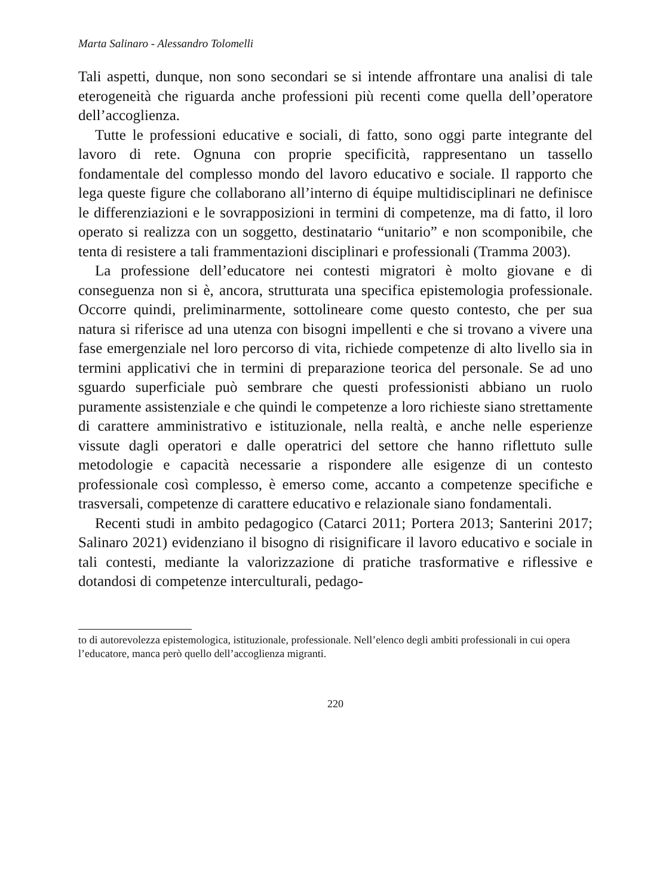Marta Salinaro - Alessandro Tolomelli
Tali aspetti, dunque, non sono secondari se si intende affrontare una analisi di tale eterogeneità che riguarda anche professioni più recenti come quella dell’operatore dell’accoglienza.
Tutte le professioni educative e sociali, di fatto, sono oggi parte integrante del lavoro di rete. Ognuna con proprie specificità, rappresentano un tassello fondamentale del complesso mondo del lavoro educativo e sociale. Il rapporto che lega queste figure che collaborano all’interno di équipe multidisciplinari ne definisce le differenziazioni e le sovrapposizioni in termini di competenze, ma di fatto, il loro operato si realizza con un soggetto, destinatario “unitario” e non scomponibile, che tenta di resistere a tali frammentazioni disciplinari e professionali (Tramma 2003).
La professione dell’educatore nei contesti migratori è molto giovane e di conseguenza non si è, ancora, strutturata una specifica epistemologia professionale. Occorre quindi, preliminarmente, sottolineare come questo contesto, che per sua natura si riferisce ad una utenza con bisogni impellenti e che si trovano a vivere una fase emergenziale nel loro percorso di vita, richiede competenze di alto livello sia in termini applicativi che in termini di preparazione teorica del personale. Se ad uno sguardo superficiale può sembrare che questi professionisti abbiano un ruolo puramente assistenziale e che quindi le competenze a loro richieste siano strettamente di carattere amministrativo e istituzionale, nella realtà, e anche nelle esperienze vissute dagli operatori e dalle operatrici del settore che hanno riflettuto sulle metodologie e capacità necessarie a rispondere alle esigenze di un contesto professionale così complesso, è emerso come, accanto a competenze specifiche e trasversali, competenze di carattere educativo e relazionale siano fondamentali.
Recenti studi in ambito pedagogico (Catarci 2011; Portera 2013; Santerini 2017; Salinaro 2021) evidenziano il bisogno di risignificare il lavoro educativo e sociale in tali contesti, mediante la valorizzazione di pratiche trasformative e riflessive e dotandosi di competenze interculturali, pedago-
to di autorevolezza epistemologica, istituzionale, professionale. Nell’elenco degli ambiti professionali in cui opera l’educatore, manca però quello dell’accoglienza migranti.
220